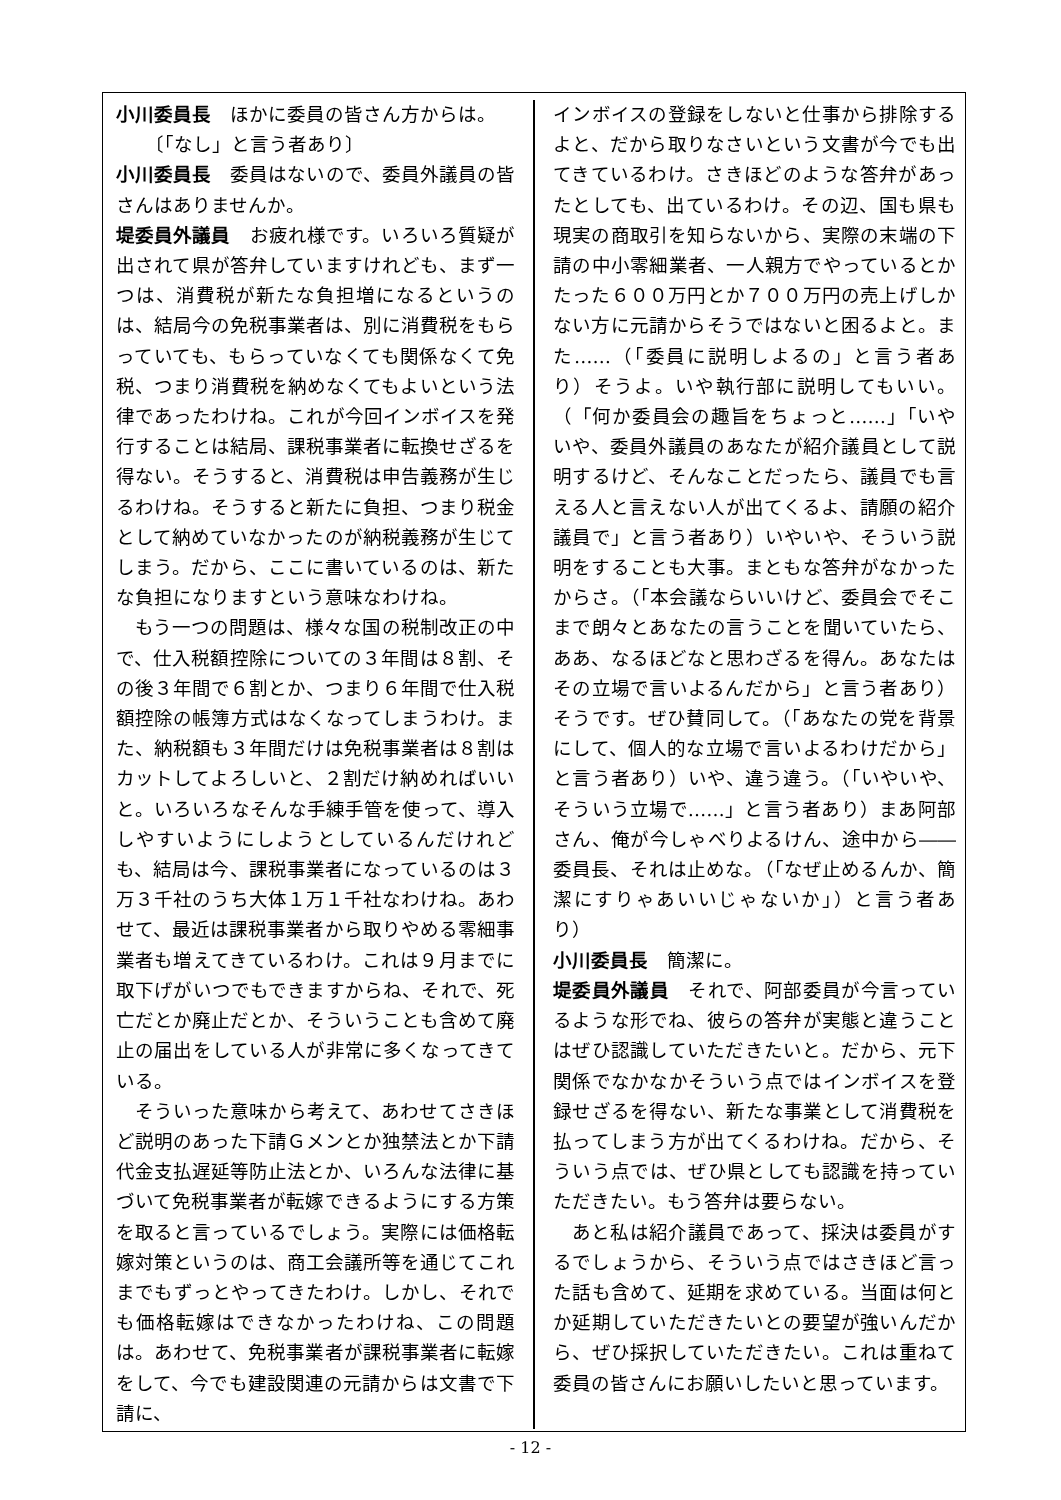小川委員長　ほかに委員の皆さん方からは。
　　〔「なし」と言う者あり〕
小川委員長　委員はないので、委員外議員の皆さんはありませんか。
堤委員外議員　お疲れ様です。いろいろ質疑が出されて県が答弁していますけれども、まず一つは、消費税が新たな負担増になるというのは、結局今の免税事業者は、別に消費税をもらっていても、もらっていなくても関係なくて免税、つまり消費税を納めなくてもよいという法律であったわけね。これが今回インボイスを発行することは結局、課税事業者に転換せざるを得ない。そうすると、消費税は申告義務が生じるわけね。そうすると新たに負担、つまり税金として納めていなかったのが納税義務が生じてしまう。だから、ここに書いているのは、新たな負担になりますという意味なわけね。
もう一つの問題は、様々な国の税制改正の中で、仕入税額控除についての３年間は８割、その後３年間で６割とか、つまり６年間で仕入税額控除の帳簿方式はなくなってしまうわけ。また、納税額も３年間だけは免税事業者は８割はカットしてよろしいと、２割だけ納めればいいと。いろいろなそんな手練手管を使って、導入しやすいようにしようとしているんだけれども、結局は今、課税事業者になっているのは３万３千社のうち大体１万１千社なわけね。あわせて、最近は課税事業者から取りやめる零細事業者も増えてきているわけ。これは９月までに取下げがいつでもできますからね、それで、死亡だとか廃止だとか、そういうことも含めて廃止の届出をしている人が非常に多くなってきている。
そういった意味から考えて、あわせてさきほど説明のあった下請Ｇメンとか独禁法とか下請代金支払遅延等防止法とか、いろんな法律に基づいて免税事業者が転嫁できるようにする方策を取ると言っているでしょう。実際には価格転嫁対策というのは、商工会議所等を通じてこれまでもずっとやってきたわけ。しかし、それでも価格転嫁はできなかったわけね、この問題は。あわせて、免税事業者が課税事業者に転嫁をして、今でも建設関連の元請からは文書で下請に、
インボイスの登録をしないと仕事から排除するよと、だから取りなさいという文書が今でも出てきているわけ。さきほどのような答弁があったとしても、出ているわけ。その辺、国も県も現実の商取引を知らないから、実際の末端の下請の中小零細業者、一人親方でやっているとかたった６００万円とか７００万円の売上げしかない方に元請からそうではないと困るよと。また……（「委員に説明しよるの」と言う者あり）そうよ。いや執行部に説明してもいい。（「何か委員会の趣旨をちょっと……」「いやいや、委員外議員のあなたが紹介議員として説明するけど、そんなことだったら、議員でも言える人と言えない人が出てくるよ、請願の紹介議員で」と言う者あり）いやいや、そういう説明をすることも大事。まともな答弁がなかったからさ。（「本会議ならいいけど、委員会でそこまで朗々とあなたの言うことを聞いていたら、ああ、なるほどなと思わざるを得ん。あなたはその立場で言いよるんだから」と言う者あり）そうです。ぜひ賛同して。（「あなたの党を背景にして、個人的な立場で言いよるわけだから」と言う者あり）いや、違う違う。（「いやいや、そういう立場で……」と言う者あり）まあ阿部さん、俺が今しゃべりよるけん、途中から――委員長、それは止めな。（「なぜ止めるんか、簡潔にすりゃあいいじゃないか」）と言う者あり）
小川委員長　簡潔に。
堤委員外議員　それで、阿部委員が今言っているような形でね、彼らの答弁が実態と違うことはぜひ認識していただきたいと。だから、元下関係でなかなかそういう点ではインボイスを登録せざるを得ない、新たな事業として消費税を払ってしまう方が出てくるわけね。だから、そういう点では、ぜひ県としても認識を持っていただきたい。もう答弁は要らない。
あと私は紹介議員であって、採決は委員がするでしょうから、そういう点ではさきほど言った話も含めて、延期を求めている。当面は何とか延期していただきたいとの要望が強いんだから、ぜひ採択していただきたい。これは重ねて委員の皆さんにお願いしたいと思っています。
- 12 -